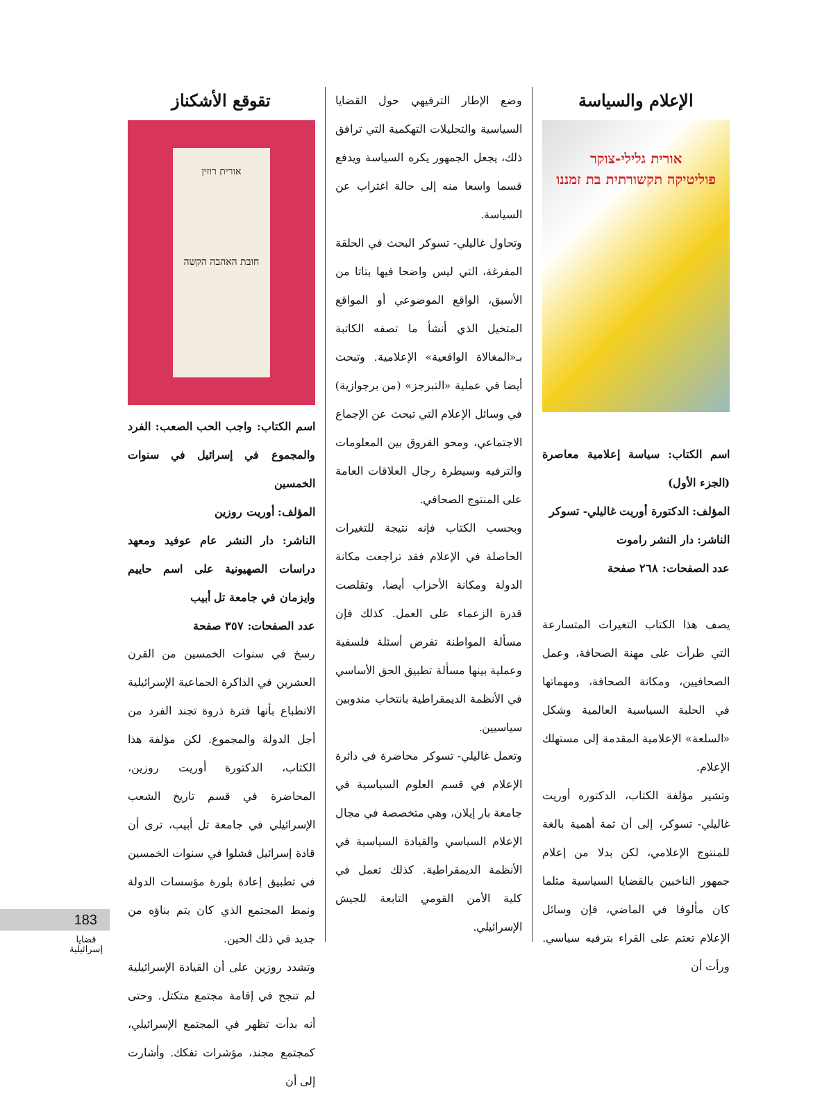الإعلام والسياسة
אורית גלילי-צוקר
פוליטיקה תקשורתית בת זמננו
اسم الكتاب: سياسة إعلامية معاصرة (الجزء الأول)
المؤلف: الدكتورة أوريت غاليلي- تسوكر
الناشر: دار النشر راموت
عدد الصفحات: ٢٦٨ صفحة
يصف هذا الكتاب التغيرات المتسارعة التي طرأت على مهنة الصحافة، وعمل الصحافيين، ومكانة الصحافة، ومهماتها في الحلبة السياسية العالمية وشكل «السلعة» الإعلامية المقدمة إلى مستهلك الإعلام.
وتشير مؤلفة الكتاب، الدكتوره أوريت غاليلي- تسوكر، إلى أن ثمة أهمية بالغة للمنتوج الإعلامي، لكن بدلا من إعلام جمهور الناخبين بالقضايا السياسية مثلما كان مألوفا في الماضي، فإن وسائل الإعلام تعتم على القراء بترفيه سياسي. ورأت أن
وضع الإطار الترفيهي حول القضايا السياسية والتحليلات التهكمية التي ترافق ذلك، يجعل الجمهور يكره السياسة ويدفع قسما واسعا منه إلى حالة اغتراب عن السياسة.
وتحاول غاليلي- تسوكر البحث في الحلقة المفرغة، التي ليس واضحا فيها بتاتا من الأسبق، الواقع الموضوعي أو المواقع المتخيل الذي أنشأ ما تصفه الكاتبة بـ«المغالاة الواقعية» الإعلامية. وتبحث أيضا في عملية «التبرجز» (من برجوازية) في وسائل الإعلام التي تبحث عن الإجماع الاجتماعي، ومحو الفروق بين المعلومات والترفيه وسيطرة رجال العلاقات العامة على المنتوج الصحافي.
وبحسب الكتاب فإنه نتيجة للتغيرات الحاصلة في الإعلام فقد تراجعت مكانة الدولة ومكانة الأحزاب أيضا، وتقلصت قدرة الزعماء على العمل. كذلك فإن مسألة المواطنة تفرض أسئلة فلسفية وعملية بينها مسألة تطبيق الحق الأساسي في الأنظمة الديمقراطية بانتخاب مندوبين سياسيين.
وتعمل غاليلي- تسوكر محاضرة في دائرة الإعلام في قسم العلوم السياسية في جامعة بار إيلان، وهي متخصصة في مجال الإعلام السياسي والقيادة السياسية في الأنظمة الديمقراطية. كذلك تعمل في كلية الأمن القومي التابعة للجيش الإسرائيلي.
تقوقع الأشكناز
אורית רוזין
חובת האהבה הקשה
اسم الكتاب: واجب الحب الصعب: الفرد والمجموع في إسرائيل في سنوات الخمسين
المؤلف: أوريت روزين
الناشر: دار النشر عام عوفيد ومعهد دراسات الصهيونية على اسم حاييم وايزمان في جامعة تل أبيب
عدد الصفحات: ٣٥٧ صفحة
رسخ في سنوات الخمسين من القرن العشرين في الذاكرة الجماعية الإسرائيلية الانطباع بأنها فترة ذروة تجند الفرد من أجل الدولة والمجموع. لكن مؤلفة هذا الكتاب، الدكتورة أوريت روزين، المحاضرة في قسم تاريخ الشعب الإسرائيلي في جامعة تل أبيب، ترى أن قادة إسرائيل فشلوا في سنوات الخمسين في تطبيق إعادة بلورة مؤسسات الدولة ونمط المجتمع الذي كان يتم بناؤه من جديد في ذلك الحين.
وتشدد روزين على أن القيادة الإسرائيلية لم تنجح في إقامة مجتمع متكتل. وحتى أنه بدأت تظهر في المجتمع الإسرائيلي، كمجتمع مجند، مؤشرات تفكك. وأشارت إلى أن
183
قضايا
إسرائيلية